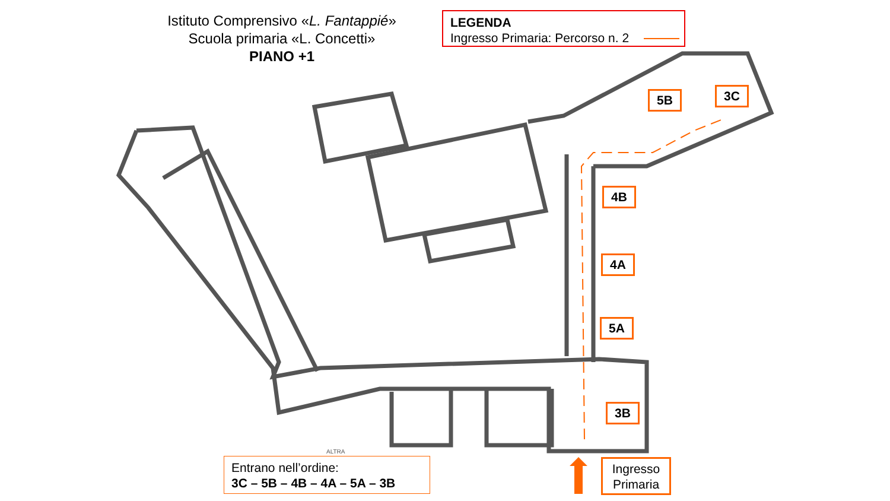Istituto Comprensivo «L. Fantappié»
Scuola primaria «L. Concetti»
PIANO +1
LEGENDA
Ingresso Primaria: Percorso n. 2
5B 3C
4B
4A
5A
3B
ALTRA
Entrano nell’ordine:
3C – 5B – 4B – 4A – 5A – 3B
Ingresso
Primaria